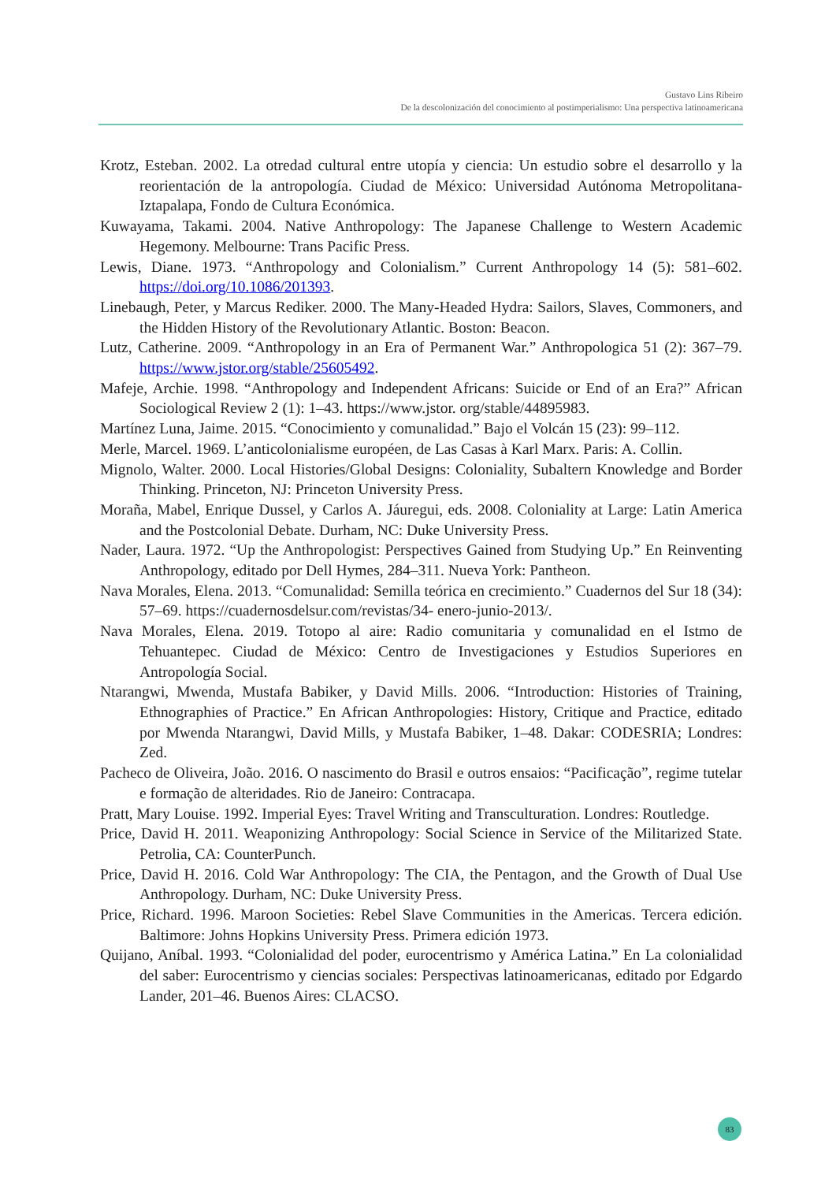Gustavo Lins Ribeiro
De la descolonización del conocimiento al postimperialismo: Una perspectiva latinoamericana
Krotz, Esteban. 2002. La otredad cultural entre utopía y ciencia: Un estudio sobre el desarrollo y la reorientación de la antropología. Ciudad de México: Universidad Autónoma Metropolitana-Iztapalapa, Fondo de Cultura Económica.
Kuwayama, Takami. 2004. Native Anthropology: The Japanese Challenge to Western Academic Hegemony. Melbourne: Trans Pacific Press.
Lewis, Diane. 1973. “Anthropology and Colonialism.” Current Anthropology 14 (5): 581–602. https://doi.org/10.1086/201393.
Linebaugh, Peter, y Marcus Rediker. 2000. The Many-Headed Hydra: Sailors, Slaves, Commoners, and the Hidden History of the Revolutionary Atlantic. Boston: Beacon.
Lutz, Catherine. 2009. “Anthropology in an Era of Permanent War.” Anthropologica 51 (2): 367–79. https://www.jstor.org/stable/25605492.
Mafeje, Archie. 1998. “Anthropology and Independent Africans: Suicide or End of an Era?” African Sociological Review 2 (1): 1–43. https://www.jstor. org/stable/44895983.
Martínez Luna, Jaime. 2015. “Conocimiento y comunalidad.” Bajo el Volcán 15 (23): 99–112.
Merle, Marcel. 1969. L’anticolonialisme européen, de Las Casas à Karl Marx. Paris: A. Collin.
Mignolo, Walter. 2000. Local Histories/Global Designs: Coloniality, Subaltern Knowledge and Border Thinking. Princeton, NJ: Princeton University Press.
Moraña, Mabel, Enrique Dussel, y Carlos A. Jáuregui, eds. 2008. Coloniality at Large: Latin America and the Postcolonial Debate. Durham, NC: Duke University Press.
Nader, Laura. 1972. “Up the Anthropologist: Perspectives Gained from Studying Up.” En Reinventing Anthropology, editado por Dell Hymes, 284–311. Nueva York: Pantheon.
Nava Morales, Elena. 2013. “Comunalidad: Semilla teórica en crecimiento.” Cuadernos del Sur 18 (34): 57–69. https://cuadernosdelsur.com/revistas/34- enero-junio-2013/.
Nava Morales, Elena. 2019. Totopo al aire: Radio comunitaria y comunalidad en el Istmo de Tehuantepec. Ciudad de México: Centro de Investigaciones y Estudios Superiores en Antropología Social.
Ntarangwi, Mwenda, Mustafa Babiker, y David Mills. 2006. “Introduction: Histories of Training, Ethnographies of Practice.” En African Anthropologies: History, Critique and Practice, editado por Mwenda Ntarangwi, David Mills, y Mustafa Babiker, 1–48. Dakar: CODESRIA; Londres: Zed.
Pacheco de Oliveira, João. 2016. O nascimento do Brasil e outros ensaios: “Pacificação”, regime tutelar e formação de alteridades. Rio de Janeiro: Contracapa.
Pratt, Mary Louise. 1992. Imperial Eyes: Travel Writing and Transculturation. Londres: Routledge.
Price, David H. 2011. Weaponizing Anthropology: Social Science in Service of the Militarized State. Petrolia, CA: CounterPunch.
Price, David H. 2016. Cold War Anthropology: The CIA, the Pentagon, and the Growth of Dual Use Anthropology. Durham, NC: Duke University Press.
Price, Richard. 1996. Maroon Societies: Rebel Slave Communities in the Americas. Tercera edición. Baltimore: Johns Hopkins University Press. Primera edición 1973.
Quijano, Aníbal. 1993. “Colonialidad del poder, eurocentrismo y América Latina.” En La colonialidad del saber: Eurocentrismo y ciencias sociales: Perspectivas latinoamericanas, editado por Edgardo Lander, 201–46. Buenos Aires: CLACSO.
83